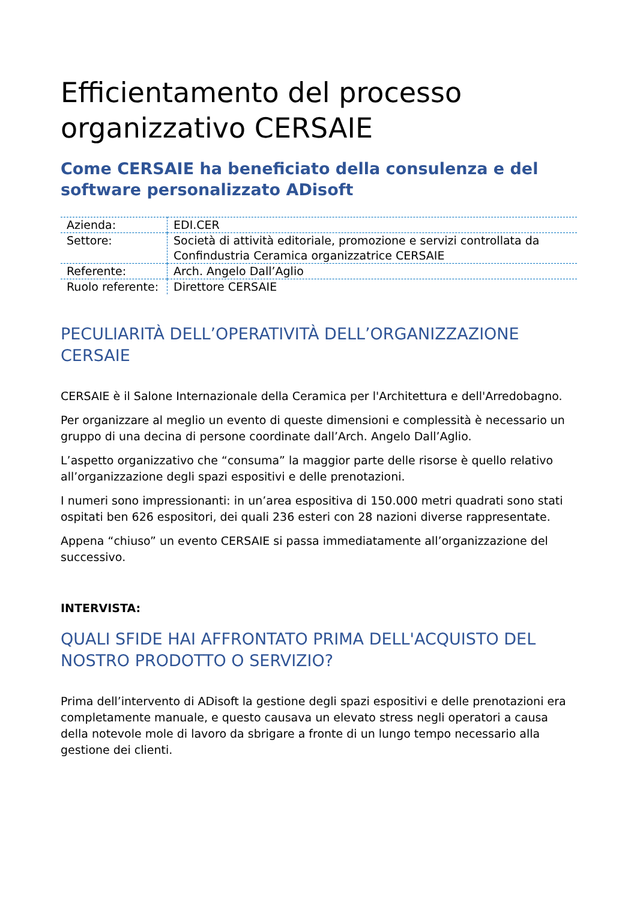Efficientamento del processo organizzativo CERSAIE
Come CERSAIE ha beneficiato della consulenza e del software personalizzato ADisoft
| Azienda: | EDI.CER |
| Settore: | Società di attività editoriale, promozione e servizi controllata da Confindustria Ceramica organizzatrice CERSAIE |
| Referente: | Arch. Angelo Dall’Aglio |
| Ruolo referente: | Direttore CERSAIE |
PECULIARITÀ DELL’OPERATIVITÀ DELL’ORGANIZZAZIONE CERSAIE
CERSAIE è il Salone Internazionale della Ceramica per l'Architettura e dell'Arredobagno.
Per organizzare al meglio un evento di queste dimensioni e complessità è necessario un gruppo di una decina di persone coordinate dall’Arch. Angelo Dall’Aglio.
L’aspetto organizzativo che “consuma” la maggior parte delle risorse è quello relativo all’organizzazione degli spazi espositivi e delle prenotazioni.
I numeri sono impressionanti: in un’area espositiva di 150.000 metri quadrati sono stati ospitati ben 626 espositori, dei quali 236 esteri con 28 nazioni diverse rappresentate.
Appena “chiuso” un evento CERSAIE si passa immediatamente all’organizzazione del successivo.
INTERVISTA:
QUALI SFIDE HAI AFFRONTATO PRIMA DELL'ACQUISTO DEL NOSTRO PRODOTTO O SERVIZIO?
Prima dell’intervento di ADisoft la gestione degli spazi espositivi e delle prenotazioni era completamente manuale, e questo causava un elevato stress negli operatori a causa della notevole mole di lavoro da sbrigare a fronte di un lungo tempo necessario alla gestione dei clienti.